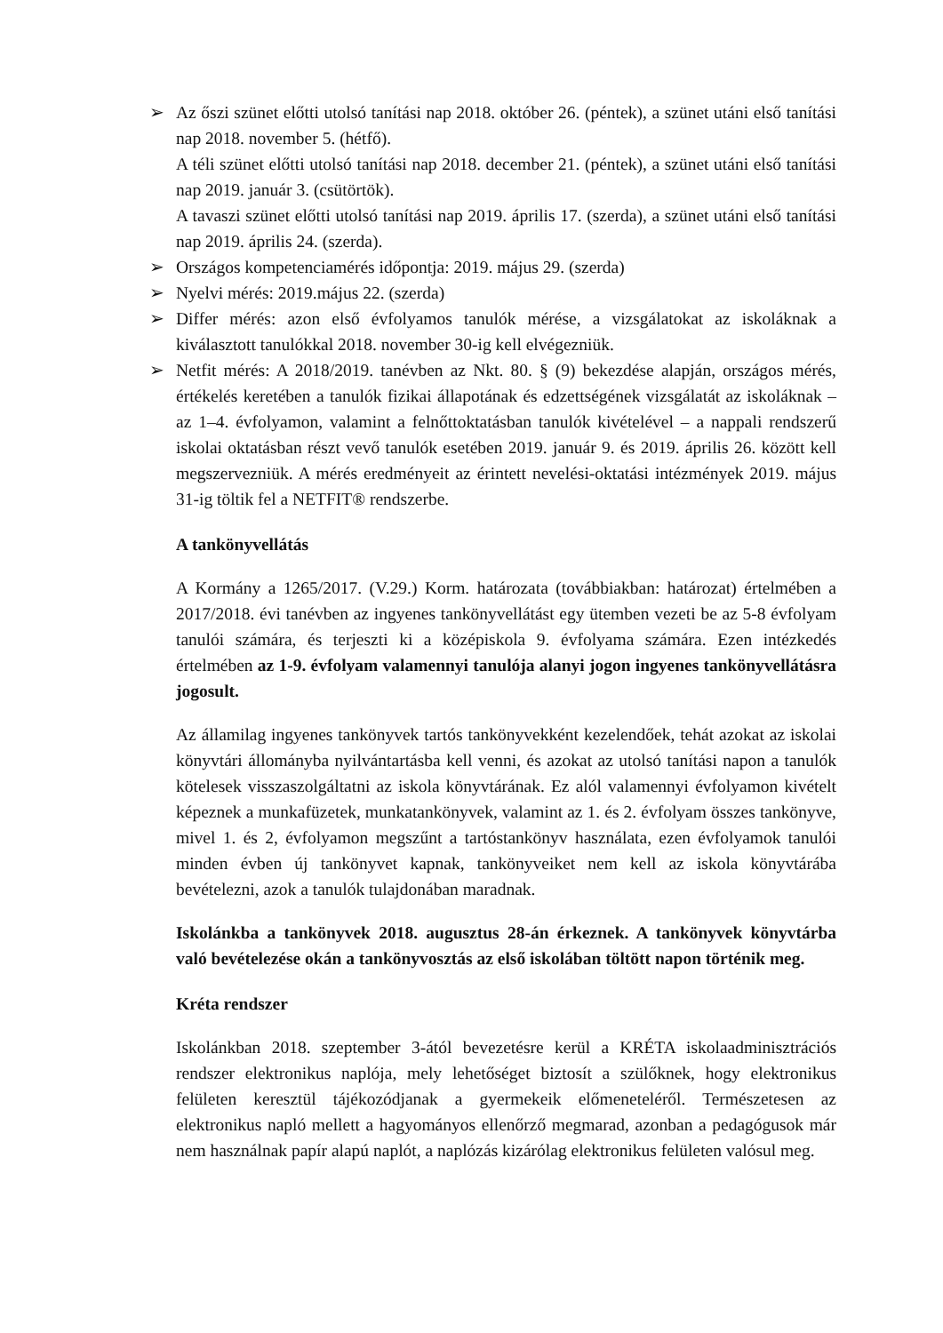➢ Az őszi szünet előtti utolsó tanítási nap 2018. október 26. (péntek), a szünet utáni első tanítási nap 2018. november 5. (hétfő).
A téli szünet előtti utolsó tanítási nap 2018. december 21. (péntek), a szünet utáni első tanítási nap 2019. január 3. (csütörtök).
A tavaszi szünet előtti utolsó tanítási nap 2019. április 17. (szerda), a szünet utáni első tanítási nap 2019. április 24. (szerda).
➢ Országos kompetenciamérés időpontja: 2019. május 29. (szerda)
➢ Nyelvi mérés: 2019.május 22. (szerda)
➢ Differ mérés: azon első évfolyamos tanulók mérése, a vizsgálatokat az iskoláknak a kiválasztott tanulókkal 2018. november 30-ig kell elvégezniük.
➢ Netfit mérés: A 2018/2019. tanévben az Nkt. 80. § (9) bekezdése alapján, országos mérés, értékelés keretében a tanulók fizikai állapotának és edzettségének vizsgálatát az iskoláknak – az 1–4. évfolyamon, valamint a felnőttoktatásban tanulók kivételével – a nappali rendszerű iskolai oktatásban részt vevő tanulók esetében 2019. január 9. és 2019. április 26. között kell megszervezniük. A mérés eredményeit az érintett nevelési-oktatási intézmények 2019. május 31-ig töltik fel a NETFIT® rendszerbe.
A tankönyvellátás
A Kormány a 1265/2017. (V.29.) Korm. határozata (továbbiakban: határozat) értelmében a 2017/2018. évi tanévben az ingyenes tankönyvellátást egy ütemben vezeti be az 5-8 évfolyam tanulói számára, és terjeszti ki a középiskola 9. évfolyama számára. Ezen intézkedés értelmében az 1-9. évfolyam valamennyi tanulója alanyi jogon ingyenes tankönyvellátásra jogosult.
Az államilag ingyenes tankönyvek tartós tankönyvekként kezelendőek, tehát azokat az iskolai könyvtári állományba nyilvántartásba kell venni, és azokat az utolsó tanítási napon a tanulók kötelesek visszaszolgáltatni az iskola könyvtárának. Ez alól valamennyi évfolyamon kivételt képeznek a munkafüzetek, munkatankönyvek, valamint az 1. és 2. évfolyam összes tankönyve, mivel 1. és 2, évfolyamon megszűnt a tartóstankönyv használata, ezen évfolyamok tanulói minden évben új tankönyvet kapnak, tankönyveiket nem kell az iskola könyvtárába bevételezni, azok a tanulók tulajdonában maradnak.
Iskolánkba a tankönyvek 2018. augusztus 28-án érkeznek. A tankönyvek könyvtárba való bevételezése okán a tankönyvosztás az első iskolában töltött napon történik meg.
Kréta rendszer
Iskolánkban 2018. szeptember 3-ától bevezetésre kerül a KRÉTA iskolaadminisztrációs rendszer elektronikus naplója, mely lehetőséget biztosít a szülőknek, hogy elektronikus felületen keresztül tájékozódjanak a gyermekeik előmeneteléről. Természetesen az elektronikus napló mellett a hagyományos ellenőrző megmarad, azonban a pedagógusok már nem használnak papír alapú naplót, a naplózás kizárólag elektronikus felületen valósul meg.